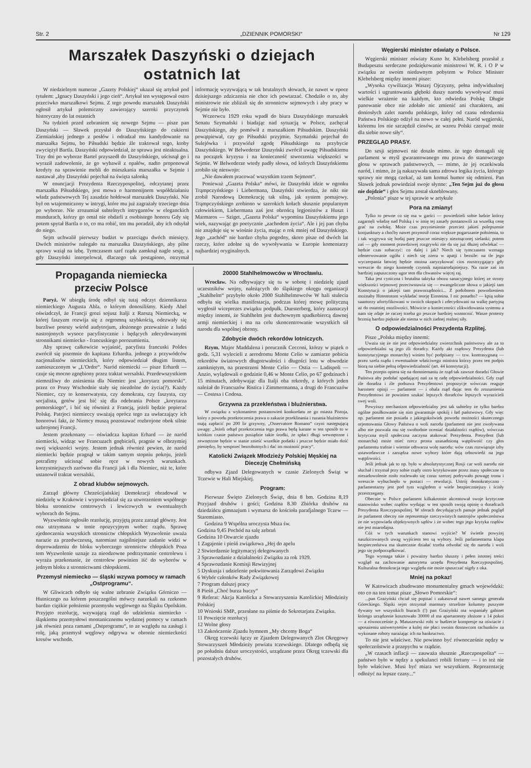Str. 2 „DZIENNIK POMORSKI“Nr 129
Marszałek Daszyński o dziejach ostatnich lat
W niedzielnym numerze „Gazety Polskiej“ ukazał się artykuł pod tytułem: „Ignacy Daszyński i jego cień“. Artykuł ten występował ostro przeciwko marszałkowi Sejmu. Z tego powodu marszałek Daszyński ogłosił artykuł polemiczny zawierający szeroki przyczynek historyczny do lat ostatnich
Na tydzień przed zebraniem się nowego Sejmu — pisze pan Daszyński — Sławek przysłał do Daszyńskiego do cukierni Ziemiańskiej jednego z posłów i odradzał mu kandydowanie na marszałka Sejmu, bo Piłsudski będzie źle traktował tego, ktoby zwyciężył Bartla. Daszyński odpowiedział, że sprawa jest nieaktualna. Trzy dni po wyborze Bartel przyszedł do Daszyńskiego, uścisnął go i wyraził zadowolenie, że go wybawił z opałów, nadto proponował kredyty na sprawienie mebli do mieszkania marszałka w Sejmie i nastawał ,aby Daszyński pojechał na święta salonką
W enuncjacji Prezydenta Rzeczypospolitej, odczytanej przez marszałka Piłsudskiego, jest mowa o harmonijnem współdziałaniu władz państwowych Tej zasadzie hołdował marszałek Daszyński. Nie był on wtajemniczony w intrygi, które mu już zagrażały trzeciego dnia po wyborze. Nie zrozumiał subtelnych intrygantów w eleganckich mundurach, którzy go omal nie obdarli z osobistego honoru Gdy się potem spytał Bartla o to, co ma robić, ten mu poradził, aby ich odsyłał do niego.
Sejm uchwalił pierwszy budżet w przeciągu dwóch miesięcy. Dwóch ministrów nalegało na marszałka Daszyńskiego, aby pilne sprawy wziął na izbę. Tymczasem szef rządu zamknął nagle sesję, a gdy Daszyński interpelował, dlaczego tak postąpiono, otrzymał informację wyzywającą w tak brutalnych słowach, że nawet w epoce dzisiejszego zdziczenia nie chce ich powtarzać. Chodziło o to, aby ministrowie nie zbliżali się do stronnictw sejmowych i aby pracy w Sejmie nie było.
Wczerwcu 1929 roku wpadł do biura Daszyńskiego marszałek Senatu Szymański i biadając nad sytuacją w Polsce, zachęcał Daszyńskiego, aby pomówił z marszałkiem Piłsudskim. Daszyński powątpiewał, czy go Piłsudski przyjmie. Szymański pojechał do Sulejówka i przywiózł zgodę Piłsudskiego na przybycie Daszyńskiego. W Belwederze Daszyński zwrócił uwagę Piłsudskiemu na początek kryzysu i na konieczność stworzenia większości w Sejmie. W Belwederze wtedy padły słowa, od których Daszyńskiemu zrobiło się nieswojo:
„Nie dawałem pracować wszystkim trzem Sejmom“.
Ponieważ „Gazeta Polska“ mówi, że Daszyński idzie w ogonku Trąmpczyńskiego i Liebermana, Daszyński stwierdza, że nikt nie zrobił Narodową Demokrację tak silną, jak system pomajowy. Trąmpczyńskiego zrobiono w szerokich kołach słusznie popularnym człowiekiem, Liebermana zaś jest obrońcą legjonistów z Huszt i Marmaros — Sziget. „Gazeta Polska“ wypomina Daszyńskiemu jego wiek, nazywając go poetycznie „zachodem życia“. Ale i jej pan chyba nie znajduje się w wiośnie życia, mając o rok mniej od Daszyńskiego. Jego „zachód“ nie bardzo chyba pogodny, skoro pisze od dwóch lat rzeczy, które zdolne są do wywoływania w Europie komentarzy najbardziej oryginalnych.
Propaganda niemiecka przeciw Polsce
Paryż. W ubiegłą środę odbył się tutaj odczyt dziennikarza niemieckiego Augusta Abla. o którym donosiliśmy. Kiedy Abel oświadczył, że Francji grozi sojusz Italji z Rzeszą Niemiecką, w której faszyzm rozwija się z orgromną szybkością, odezwały się burzliwe potesty wśród audytorjum, złożonego przeważnie z ludzi nastrojonych wysoce pacyfistycznie i będących zdecydowanymi stronnikami niemiecko - francuskiego porozumienia.
Aby sprawę całkowicie wyjaśnić, pacyfista francuski Poldes zwrócił się pisemnie do kapitana Erhardta. jednego z przywódców nacjonalistów niemieckich, który odpowiedział długim listem, zamieszczonym w „L'Ordre“. Naród niemiecki — pisze Erhardt — czuje się mocno zgnębiony przez traktat wersalski. Przedewszystkiem niemożliwy do zniesienia dla Niemiec jest „korytarz pomorski“. przez co Prusy Wschodnie stały się niezdolne do życia(?). Każdy Niemiec, czy to konserwatysta, czy demokrata, czy faszysta, czy socjalista, gotów jest bić się dla odebrania Polsce „korytarza pomorskiego“, i bić się również z Francją, jeżeli będzie popierać Polskę. Patrjoci niemieccy uważają oprócz tego za uwłaczający ich honorowi fakt, że Niemcy muszą pozostawać rozbrojone obok silnie uzbrojonej Francji.
Jestem przekonany — oświadcza kapitan Erhard — że naród niemiecki, widząc we Francuzach gnębicieli, pragnie w olbrzymiej swej większości wojny. Jestem jednak również pewien, że naród niemiecki będzie pragnął w takim samym stopniu pokoju, jeżeli potrafimy uścisnąć sobie ręce w nowych warunkach. korzystniejszych zarówno dla Francji jak i dla Niemiec, niż te, które ustanowił traktat wersalski.
Z obrad klubów sejmowych.
Zarząd główny Chrześcijańskiej Demokracji obradował w niedzielę w Krakowie i wypowiedział się za utworzeniem wspólnego bloku stronnictw centrowych i lewicowych w ewentualnych wyborach do Sejmu.
Wyzwolenie ogłosiło rezolucję, przyjętą przez zarząd główny. Jest ona utrzymana w tonie opozycyjnym wobec rządu. Sprawę zjednoczenia wszystkich stronnictw chłopskich Wyzwolenie uważa narazie za przedwczesną, natomiast najpilniejsze zadanie widzi w doprowadzeniu do bloku wyborczego stronnictw chłopskich Poza tem Wyzwolenie uznaje za nieodzowne podtrzymanie centrolewu i wyraża przekonanie, że centrolew powinien iść do wyborów w jednym bloku z stronnictwami chłopskiemi.
Przemysł niemiecko — śląski wzywa pomocy w ramach „Ostprogramu“.
W Gliwicach odbyło się walne zebranie Związku Górniczo — Hutniczego na którem poszczególni mówcy narzekali na rzekomo bardzo ciężkie położenie przemysłu węglowego na Śląsku Opolskim. Przyjęto rezolucję, wzywającą rząd do udzielenia niemiecko - śląskiemu przemysłowi montanicznemu wydatnej pomocy w ramach jak również poza ramami „Ostprogramu“, to ze względu na zasługi i rolę, jaką przemysł węglowy odgrywa w obronie niemieckości kresów wschodn.
20000 Stahlhelmowców w Wrocławiu.
Wrocław. Na odbywający się tu w sobotę i niedzielę zjazd uczestników wojny, należących do śląskiego okręgu organizacji „Stahlhelm“ przybyło około 2000 Stahlhelmowców W hali stulecia odbyła się wielka manifestacja, podczas której mowę polityczną wygłosił wiceprezes związku podpułk. Duesterberg, który zaznaczył między innemi, że Stahlhelm jest duchownym spadkobiercą dawnej armji niemieckiej i ma na celu skoncentrowanie wszystkich sił narodu dla wspólnej obrony.
Zdobycie dwóch rekordów lotniczych.
Rzym. Major Maddalena i porucznik Cecconi, którzy w piątek o godz. 5,31 wylecieli z aerodromu Monte Celio w zamiarze pobicia rekordów światowych długotrwałości i długości lotu w obwodzie zamkniętym, na przestrzeni Monte Celio — Ostia — Ladispoli — Anzio, wylądowali o godzinie 0,46 w Monte Celio, po 67 godzinach i 15 minutach, zdobywając dla Italji oba rekordy, z których jeden należał do Francuzów Ristica i Zimmermanna, a drugi do Francuzów — Costesa i Codosa.
Grzywna za przekleństwa i bluźnierstwa.
W związku z wykonaniem postanowień konkordatu ze go miasta Pistoja, który z powodu przekroczenia prawa o zakazie przeklinania i ruzania bluźnierstw mają zapłacić po 200 lir grzywny, „Osservatore Romano“ czyni następującą uwagę: „Jeżeli odtąd przekroczenia tego prawa będą karane w ten sposób to w krótkim czasie państwo posiądzie takie środki, że spłaci długi wewnętrzne i zewnętrzne będzie w stanie znieść wszelkie podatki i jeszcze będzie miało dość pieniędzy, by wesprzeć bezrobotnych i dać im możność pracy“.
Katolicki Związek Młodzieży Polskiej Męskiej na Diecezję Chełmińską
odbywa Zjazd Delegowanych w czasie Zielonych Świąt w Tczewie w Hali Miejskiej.
Program:
Pierwsze Święto Zielonych Świąt, dnia 8 bm. Godzina 8,19 Przyjazd druhów i gości; Godzina 8.30 Zbiórka druhów na dziedzińcu gimnazjum i wymarsz do kościoła parafjalnego Tczew — Staremiasto.
Godzina 9 Wspólna uroczysta Msza św.
Godzina 9,45 Pochód na salę zebrań
Godzina 10 Otwarcie zjazdu
1 Zagajenie i pieśń związkowa „Hej do apelu
2 Stwierdzenie legitymacyj delegowanych
3 Sprawozdanie z działalności Związku za rok 1929.
4 Sprawozdanie Komisji Rewizyjnej
5 Dyskusja i udzielenie pokwitowania Zarządowi Związku
6 Wybór członków Rady Związkowej
7 Program dalszej pracy
8 Pieśń „Choć burza huczy“
9 Referat: Akcja Katolicka a Stowarzyszenia Katolickiej Młodzieży Polskiej
10 Wnioski SMP., przesłane na piśmie do Sekretarjatu Związku.
11 Powzięcie rezolucyj
12 Wolne głosy
13 Zakończenie Zjazdu hymnem „My chcemy Boga“
Okręg tczewski łączy ze Zjazdem Delegowanych Zlot Okręgowy Stowarzyszeń Młodzieży powiatu tczewskiego. Dlatego odbędą się po południu dalsze uroczystości, urządzane przez Okręg tczewski dla pozostałych druhów.
Węgierski minister oświaty o Polsce.
Węgierski minister oświaty Kuno hr. Klebelsberg przesłał z Budapesztu serdeczne podziękowanie ministrowi W. R. i O P w związku ze swoim niedawnym pobytem w Polsce Minister Klebelsberg między innemi pisze:
„Wysoka cywilizacja Waszej Ojczyzny, pełna indywidualnej wartości i ugruntowania głęboki duszy narodu wywoływać musi wielkie wrażenie na każdym, kto odwiedza Polskę Długie panowanie obce nie zdołało nic zmienić ani charakteru, ani doniosłych zalet narodu polskiego, który od czasu odrodzenia Państwa Polskiego odżył na nowo w całej pełni. Naród węgierski, któremu los nie szczędził ciosów, ze wzoru Polski czerpać może dla siebie nowe siły“.
PRZEGLĄD PRASY.
Do sesji sejmowei nie doszło mimo. że tego domagali się parlament w myśl gwarantowanego mu prawa do stanowczego głosu w sprawach państwowych, — mimo, że jej oczekiwała naród, i mimo, że ją nakazywała sama zdrowa logika życia, którego sprawy nie mogą czekać, aż tam komuś humor się odmieni. Pan Sławek jednak powiedział swoje słynne: „Ten Sejm już do głosu nie dojdzie“ i głos Sejmu został skneblowany.
„Polonia“ pisze w tej sprawie w artykule
Pora na zmiany!
Tylko to pewne co się ma w garści — powiedzieli sobie ludzie którzy zagarnęli władzę nad Polską i w imię tej zasady postanowili za wszelką cenę grać na zwłokę. Może czas przyniesienie przecież jakieś polepszenie konjunktury a choćby nawet przynosił coraz większe pogarszanie położenia, to i tak wygrywa się bodaj parę jeszcze miesięcy niezmąconej sielanki; potem zaś — gdy moment prawdziwej rozgrywki nie da się już dłużej odwlekać — będzie czas zobaczyć: co dalej i jak? Niech się tymczasem wzmaga zdenerwowanie ogółu i niech się zżera w apatji i bezsile: na tle jego wyczerpania łatwiej będzie można zaryzykować cios rozstrzygający gdy wreszcie do niego komendę czynnik najmiarodajniejszy. Na razie zaś im bardziej zapuszczony ugor tem dla chwastów więcej raj.
Taka jest cyniczna i brutalna taktyka obozu sanacyjnego której ze strony większości sejmowej przeciwstawia się — ewangeliczne słowa o jakiejś tam Konstytucji o jakiejś tam praworządności... Z podobnem powodzeniem możnaby Hotentotom wykładać teorję Einsteina. I nic ponadto? — kpią sobie saantorzy ufortyfikowani w swoich okopach i zdecydowani na walkę partyjną aż do ostatniej możliwości. Mówicie o konieczności zlikwidowania systemu a nam się zdaje że raczej trzeba go jeszcze bardziej wzmocnić. Wasze protesty brzmią bardzo pięknie ale niema w nich żadnej realnej siły.
O odpowiedzialności Prezydenta Rzplitej.
Pisze „Polska między innemi:
Uważa się że nie jest odpowiedzialny zwierzchnik państwowy ale za to odpowiedzialni są jego źli doradcy. Każdy akt rządowy Prezydenta (lub konstytucyjnego monarchy) winien być podpisany — tzw. kontrasygnatą — przez szefa rządu i ewentualnie właściwego ministra którzy przez ten podpis biorą na siebie pełną odpowiedzialność (art. 44 konstytucji).
Ten przepis opiera się na domniemaniu że rząd tak zawsze doradzi Głowie Państwa aby podołać spadającej nań za tę radę odpowiedzialności. Gdy rząd źle doradza i źle podsuwa Prezydentowi propozycje wówczas reaguje barometr opinji — parlament — i obala rząd dając tem do zrozumienia Prezydentowi że powinien szukać lepszych doradców lepszych wyrazicieli swej woli.
Powyższy mechanizm odpowiedzialny jest tak subtelny że tylko bardzo ogólne posiłkowanie się nim gwarantuje spokój i ład państwowy. Gdy więc np. parlament nie posiada z jakiegokolwiek powodu możności skutecznego orjentowania Głowy Państwa o woli narodu (parlament nie jest zwoływana albo nie pozwala mu się swobodnie oceniać działalności rządów), wówczas krytyczna myśl społeczna zaczyna atakować Prezydenta. Prezydent (lub monarcha) może mieć rzecz prosta uzasadnioną wątpliwość czy głos parlamentu trafnie i wiernie odtwarza wolę narodu: wów czas rozwiązuje izby ustawodawcze i zarządza nowe wybory które dają odnowiedź na jego wątpliwości.
Jeśli jednak jak to np. było w absolutystycznej Rosji car woli narodu nie słuchał i trzymał przy sobie rządy ostro krytykowane przez masy społeczne to niezadowolenie rosło rozlewało się coraz szerzej podrywało powagę tronu i wreszcie wybuchnęło w postaci — rewolucji. Ustrój demokratyczno - parlamentarny jest pod tym względem o wiele bezpieczniejszy i ścisły przestrzegany.
Obecnie w Polsce parlament kilkakrotnie akcentował swoje krytyczne stanowisko wobec rządów wydając w ten sposób swoją opinię o doradcach Prezydenta Rzeczypospolitej. W sferach decydujących panuje jednak pogląd że parlament obecny nie reprezentuje rzeczywistych nastrojów społeczeństwa że nie wypowiada objektywnych sądów i że wobec tego jego krytyka rządów nie jest miarodajna.
Cóż w tych warunkach stanowi wyjście? W świetle powyżej naszkicowanych uwag wyjściem ten są wybory. Jeśli parlamentarna klapa bezpieczeństwa ma skutecznie działać trzeba odwołać się do narodu i woli jego się podporządkować.
Tego wymaga także i poważny bardzo słuszny i pełen istotnej treści wzgląd na zachowanie autorytetu urzędu Prezydenta Rzeczypospolitej. Kulturalna demokracja tego względu nie może spuszczać nigdy z oka.
Mniej na pokaz!
W Katowicach zbudowano monumentalny gmach wojewódzki: oto co na ten temat pisze „Słowo Pomorskie“:
...pan Grażyński chciał się popisać i zakasował nawet samego generała Góreckiego. Śląski sejm otrzymał marmury strzeliste kolumny puszyste dywany we wszystkich biurach (!) pan Grażyński ma wspaniały gabinet którego urządzenie kosztowało 30000 zł ma apartamenty złożone z 14 pokoi — a równocześnie p. Matuszewski robi w budżecie kompresje na oświacie i uposażeniu uniwersytetów a kolej nie płaci swoim dostawcom rachunków za wykonane roboty narażając ich na bankructwo.
To nie jest właściwe. Nie powinno być równocześnie nędzy w społeczeństwie a przepychu w rządzie.
„W czasach inflacji — zauważa słusznie „Rzeczpospolita“ — państwo było w nędzy a spekulanci robili fortuny — i to też nie było właściwe. Musi być miara we wszystkiem. Reprezentację odłożyć na lepsze czasy...“